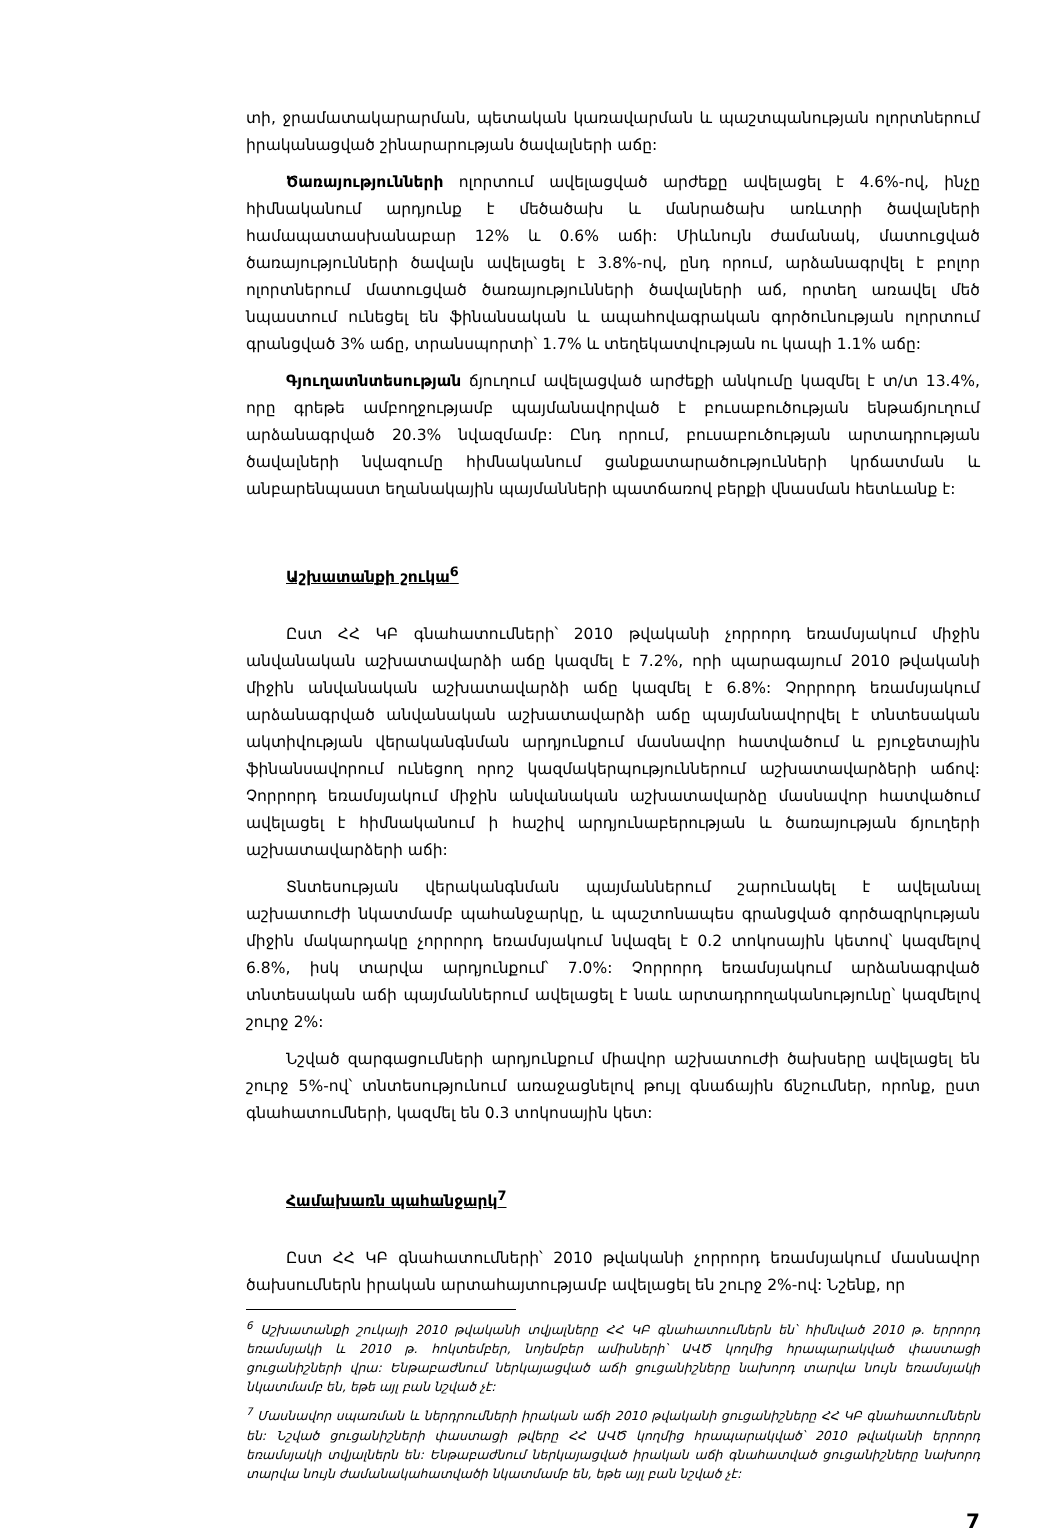տի, ջրամատակարարման, պետական կառավարման և պաշտպանության ոլորտներում իրականացված շինարարության ծավալների աճը:
Ծառայությունների ոլորտում ավելացված արժեքը ավելացել է 4.6%-ով, ինչը հիմնականում արդյունք է մեծածախ և մանրածախ առևտրի ծավալների համապատասխանաբար 12% և 0.6% աճի: Միևնույն ժամանակ, մատուցված ծառայությունների ծավալն ավելացել է 3.8%-ով, ընդ որում, արձանագրվել է բոլոր ոլորտներում մատուցված ծառայությունների ծավալների աճ, որտեղ առավել մեծ նպաստում ունեցել են ֆինանսական և ապահովագրական գործունության ոլորտում գրանցված 3% աճը, տրանսպորտի՝ 1.7% և տեղեկատվության ու կապի 1.1% աճը:
Գյուղատնտեսության ճյուղում ավելացված արժեքի անկումը կազմել է տ/տ 13.4%, որը գրեթե ամբողջությամբ պայմանավորված է բուսաբուծության ենթաճյուղում արձանագրված 20.3% նվազմամբ: Ընդ որում, բուսաբուծության արտադրության ծավալների նվազումը հիմնականում ցանքատարածությունների կրճատման և անբարենպաստ եղանակային պայմանների պատճառով բերքի վնասման հետևանք է:
Աշխատանքի շուկա<sup>6</sup>
Ըստ ՀՀ ԿԲ գնահատումների՝ 2010 թվականի չորրորդ եռամսյակում միջին անվանական աշխատավարձի աճը կազմել է 7.2%, որի պարագայում 2010 թվականի միջին անվանական աշխատավարձի աճը կազմել է 6.8%: Չորրորդ եռամսյակում արձանագրված անվանական աշխատավարձի աճը պայմանավորվել է տնտեսական ակտիվության վերականգնման արդյունքում մասնավոր հատվածում և բյուջետային ֆինանսավորում ունեցող որոշ կազմակերպություններում աշխատավարձերի աճով: Չորրորդ եռամսյակում միջին անվանական աշխատավարձը մասնավոր հատվածում ավելացել է հիմնականում ի հաշիվ արդյունաբերության և ծառայության ճյուղերի աշխատավարձերի աճի:
Տնտեսության վերականգնման պայմաններում շարունակել է ավելանալ աշխատուժի նկատմամբ պահանջարկը, և պաշտոնապես գրանցված գործազրկության միջին մակարդակը չորրորդ եռամսյակում նվազել է 0.2 տոկոսային կետով՝ կազմելով 6.8%, իսկ տարվա արդյունքում՝ 7.0%: Չորրորդ եռամսյակում արձանագրված տնտեսական աճի պայմաններում ավելացել է նաև արտադրողականությունը՝ կազմելով շուրջ 2%:
Նշված զարգացումների արդյունքում միավոր աշխատուժի ծախսերը ավելացել են շուրջ 5%-ով՝ տնտեսությունում առաջացնելով թույլ գնաճային ճնշումներ, որոնք, ըստ գնահատումների, կազմել են 0.3 տոկոսային կետ:
Համախառն պահանջարկ<sup>7</sup>
Ըստ ՀՀ ԿԲ գնահատումների՝ 2010 թվականի չորրորդ եռամսյակում մասնավոր ծախսումներն իրական արտահայտությամբ ավելացել են շուրջ 2%-ով: Նշենք, որ
<sup>6</sup> Աշխատանքի շուկայի 2010 թվականի տվյալները ՀՀ ԿԲ գնահատումներն են՝ հիմնված 2010 թ. երրորդ եռամսյակի և 2010 թ. հոկտեմբեր, նոյեմբեր ամիսների՝ ԱՎԾ կողմից հրապարակված փաստացի ցուցանիշների վրա: Ենթաբաժնում ներկայացված աճի ցուցանիշները նախորդ տարվա նույն եռամսյակի նկատմամբ են, եթե այլ բան նշված չէ:
<sup>7</sup> Մասնավոր սպառման և ներդրումների իրական աճի 2010 թվականի ցուցանիշները ՀՀ ԿԲ գնահատումներն են: Նշված ցուցանիշների փաստացի թվերը ՀՀ ԱՎԾ կողմից հրապարակված՝ 2010 թվականի երրորդ եռամսյակի տվյալներն են: Ենթաբաժնում ներկայացված իրական աճի գնահատված ցուցանիշները նախորդ տարվա նույն ժամանակահատվածի նկատմամբ են, եթե այլ բան նշված չէ:
7